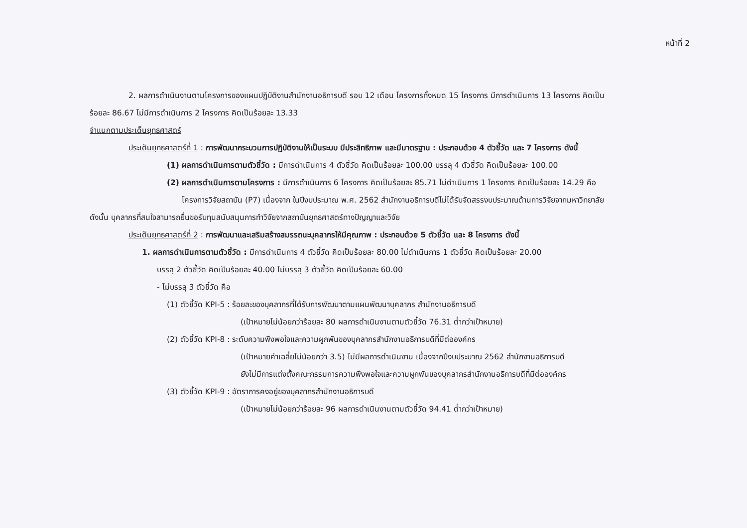หน้าที่ 2
2. ผลการดำเนินงานตามโครงการของแผนปฏิบัติงานสำนักงานอธิการบดี รอบ 12 เดือน โครงการทั้งหมด 15 โครงการ มีการดำเนินการ 13 โครงการ คิดเป็น
ร้อยละ 86.67 ไม่มีการดำเนินการ 2 โครงการ คิดเป็นร้อยละ 13.33
จำแนกตามประเด็นยุทธศาสตร์
ประเด็นยุทธศาสตร์ที่ 1 : การพัฒนากระบวนการปฏิบัติงานให้เป็นระบบ มีประสิทธิภาพ และมีมาตรฐาน : ประกอบด้วย 4 ตัวชี้วัด และ 7 โครงการ ดังนี้
(1) ผลการดำเนินการตามตัวชี้วัด : มีการดำเนินการ 4 ตัวชี้วัด คิดเป็นร้อยละ 100.00 บรรลุ 4 ตัวชี้วัด คิดเป็นร้อยละ 100.00
(2) ผลการดำเนินการตามโครงการ : มีการดำเนินการ 6 โครงการ คิดเป็นร้อยละ 85.71 ไม่ดำเนินการ 1 โครงการ คิดเป็นร้อยละ 14.29 คือ
โครงการวิจัยสถาบัน (P7) เนื่องจาก ในปีงบประมาณ พ.ศ. 2562 สำนักงานอธิการบดีไม่ได้รับจัดสรรงบประมาณด้านการวิจัยจากมหาวิทยาลัย
ดังนั้น บุคลากรที่สนใจสามารถยื่นขอรับทุนสนับสนุนการทำวิจัยจากสถาบันยุทธศาสตร์ทางปัญญาและวิจัย
ประเด็นยุทธศาสตร์ที่ 2 : การพัฒนาและเสริมสร้างสมรรถนะบุคลากรให้มีคุณภาพ : ประกอบด้วย 5 ตัวชี้วัด และ 8 โครงการ ดังนี้
1. ผลการดำเนินการตามตัวชี้วัด : มีการดำเนินการ 4 ตัวชี้วัด คิดเป็นร้อยละ 80.00 ไม่ดำเนินการ 1 ตัวชี้วัด คิดเป็นร้อยละ 20.00
บรรลุ 2 ตัวชี้วัด คิดเป็นร้อยละ 40.00 ไม่บรรลุ 3 ตัวชี้วัด คิดเป็นร้อยละ 60.00
- ไม่บรรลุ 3 ตัวชี้วัด คือ
(1) ตัวชี้วัด KPI-5 : ร้อยละของบุคลากรที่ได้รับการพัฒนาตามแผนพัฒนาบุคลากร สำนักงานอธิการบดี
(เป้าหมายไม่น้อยกว่าร้อยละ 80 ผลการดำเนินงานตามตัวชี้วัด 76.31 ต่ำกว่าเป้าหมาย)
(2) ตัวชี้วัด KPI-8 : ระดับความพึงพอใจและความผูกพันของบุคลากรสำนักงานอธิการบดีที่มีต่อองค์กร
(เป้าหมายค่าเฉลี่ยไม่น้อยกว่า 3.5) ไม่มีผลการดำเนินงาน เนื่องจากปีงบประมาณ 2562 สำนักงานอธิการบดี
ยังไม่มีการแต่งตั้งคณะกรรมการความพึงพอใจและความผูกพันของบุคลากรสำนักงานอธิการบดีที่มีต่อองค์กร
(3) ตัวชี้วัด KPI-9 : อัตราการคงอยู่ของบุคลากรสำนักงานอธิการบดี
(เป้าหมายไม่น้อยกว่าร้อยละ 96 ผลการดำเนินงานตามตัวชี้วัด 94.41 ต่ำกว่าเป้าหมาย)